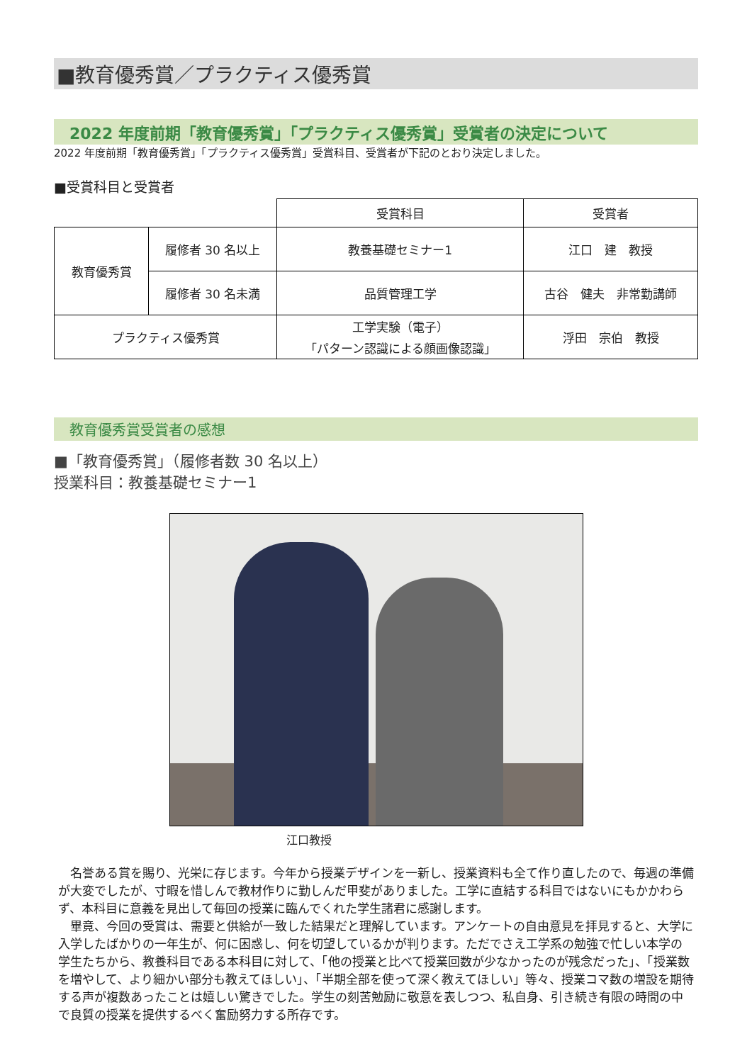■教育優秀賞／プラクティス優秀賞
2022 年度前期「教育優秀賞」「プラクティス優秀賞」受賞者の決定について
2022 年度前期「教育優秀賞」「プラクティス優秀賞」受賞科目、受賞者が下記のとおり決定しました。
■受賞科目と受賞者
| | | 受賞科目 | 受賞者 |
| 教育優秀賞 | 履修者 30 名以上 | 教養基礎セミナー1 | 江口 建 教授 |
| | 履修者 30 名未満 | 品質管理工学 | 古谷 健夫 非常勤講師 |
| プラクティス優秀賞 | | 工学実験（電子） 「パターン認識による顔画像認識」 | 浮田 宗伯 教授 |
教育優秀賞受賞者の感想
■「教育優秀賞」（履修者数 30 名以上）
授業科目：教養基礎セミナー1
江口教授
　名誉ある賞を賜り、光栄に存じます。今年から授業デザインを一新し、授業資料も全て作り直したので、毎週の準備が大変でしたが、寸暇を惜しんで教材作りに勤しんだ甲斐がありました。工学に直結する科目ではないにもかかわらず、本科目に意義を見出して毎回の授業に臨んでくれた学生諸君に感謝します。
　畢竟、今回の受賞は、需要と供給が一致した結果だと理解しています。アンケートの自由意見を拝見すると、大学に入学したばかりの一年生が、何に困惑し、何を切望しているかが判ります。ただでさえ工学系の勉強で忙しい本学の学生たちから、教養科目である本科目に対して、「他の授業と比べて授業回数が少なかったのが残念だった」、「授業数を増やして、より細かい部分も教えてほしい」、「半期全部を使って深く教えてほしい」等々、授業コマ数の増設を期待する声が複数あったことは嬉しい驚きでした。学生の刻苦勉励に敬意を表しつつ、私自身、引き続き有限の時間の中で良質の授業を提供するべく奮励努力する所存です。